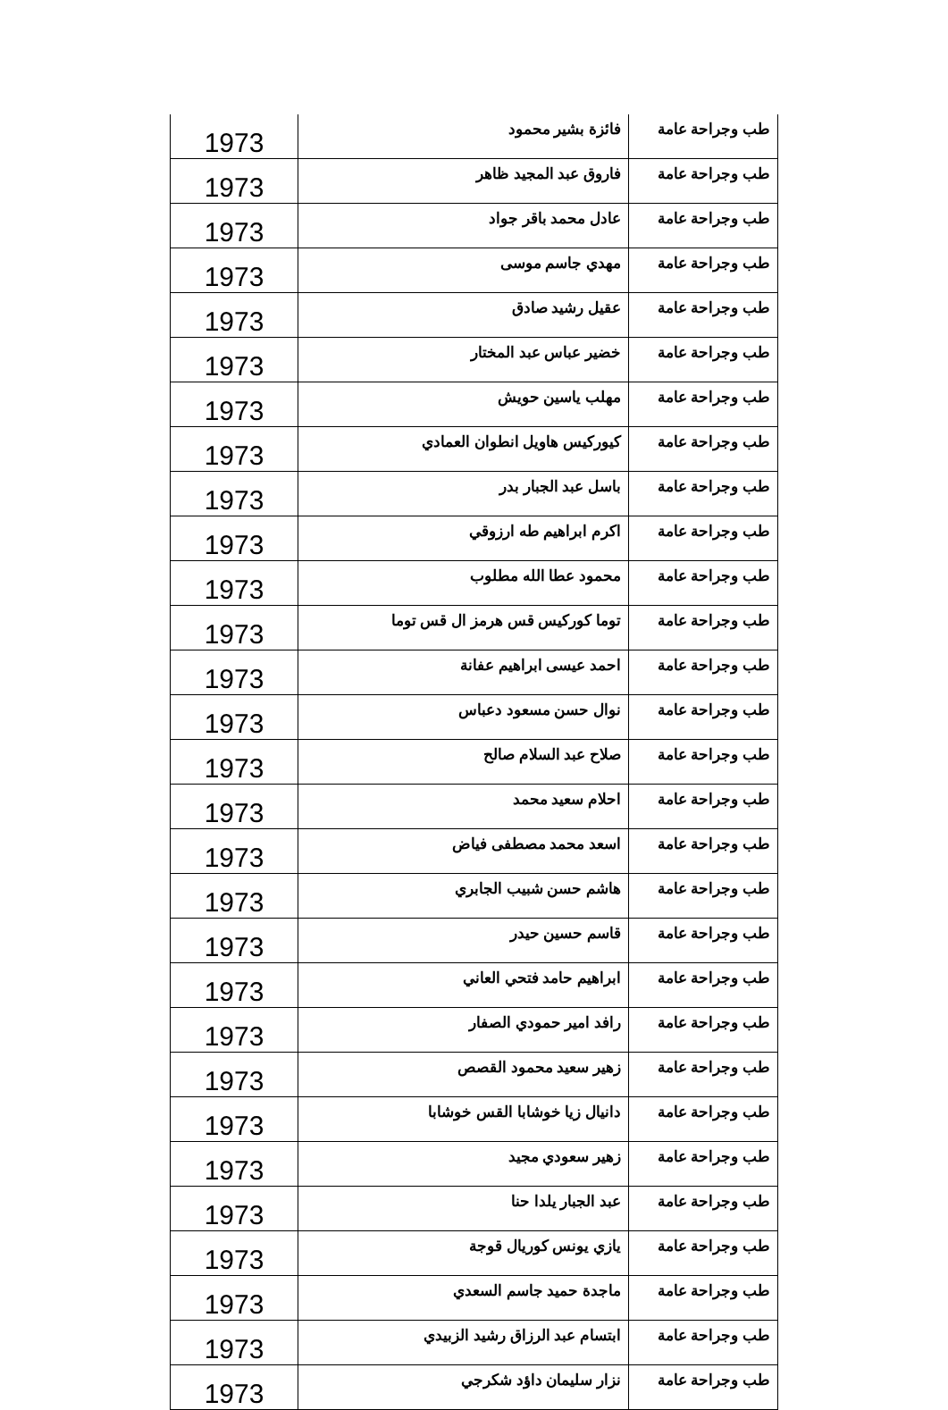| طب وجراحة عامة | فائزة بشير محمود | 1973 |
| طب وجراحة عامة | فاروق عبد المجيد ظاهر | 1973 |
| طب وجراحة عامة | عادل محمد باقر جواد | 1973 |
| طب وجراحة عامة | مهدي جاسم موسى | 1973 |
| طب وجراحة عامة | عقيل رشيد صادق | 1973 |
| طب وجراحة عامة | خضير عباس عبد المختار | 1973 |
| طب وجراحة عامة | مهلب ياسين حويش | 1973 |
| طب وجراحة عامة | كيوركيس هاويل انطوان العمادي | 1973 |
| طب وجراحة عامة | باسل عبد الجبار بدر | 1973 |
| طب وجراحة عامة | اكرم ابراهيم طه ارزوقي | 1973 |
| طب وجراحة عامة | محمود عطا الله مطلوب | 1973 |
| طب وجراحة عامة | توما كوركيس قس هرمز ال قس توما | 1973 |
| طب وجراحة عامة | احمد عيسى ابراهيم عفانة | 1973 |
| طب وجراحة عامة | نوال حسن مسعود دعباس | 1973 |
| طب وجراحة عامة | صلاح عبد السلام صالح | 1973 |
| طب وجراحة عامة | احلام سعيد محمد | 1973 |
| طب وجراحة عامة | اسعد محمد مصطفى فياض | 1973 |
| طب وجراحة عامة | هاشم حسن شبيب الجابري | 1973 |
| طب وجراحة عامة | قاسم حسين حيدر | 1973 |
| طب وجراحة عامة | ابراهيم حامد فتحي العاني | 1973 |
| طب وجراحة عامة | رافد امير حمودي الصفار | 1973 |
| طب وجراحة عامة | زهير سعيد محمود القصص | 1973 |
| طب وجراحة عامة | دانيال زيا خوشابا القس خوشابا | 1973 |
| طب وجراحة عامة | زهير سعودي مجيد | 1973 |
| طب وجراحة عامة | عبد الجبار يلدا حنا | 1973 |
| طب وجراحة عامة | يازي يونس كوريال قوجة | 1973 |
| طب وجراحة عامة | ماجدة حميد جاسم السعدي | 1973 |
| طب وجراحة عامة | ابتسام عبد الرزاق رشيد الزبيدي | 1973 |
| طب وجراحة عامة | نزار سليمان داؤد شكرجي | 1973 |